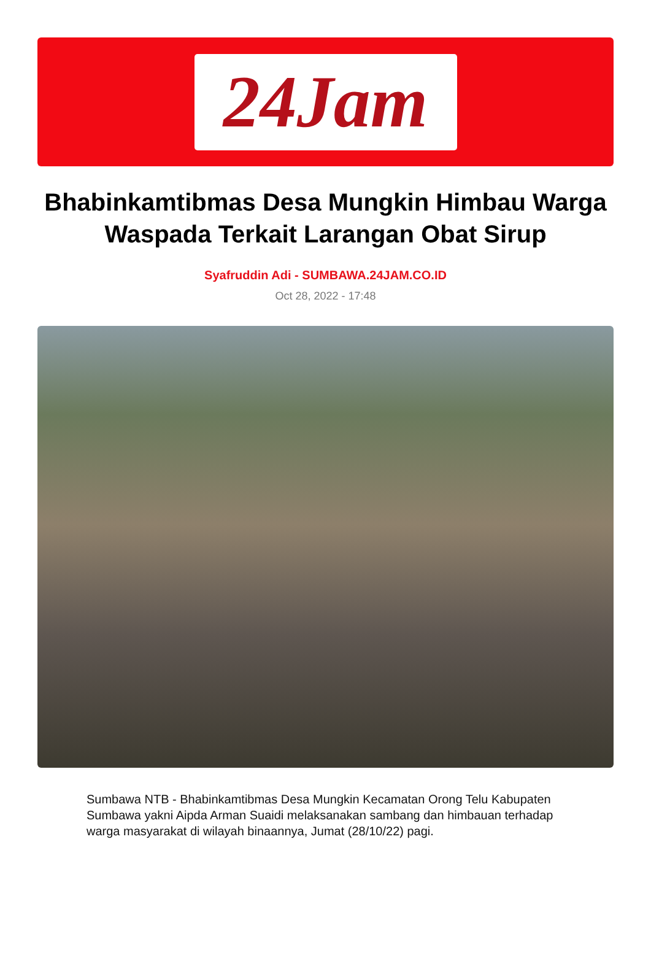24Jam
Bhabinkamtibmas Desa Mungkin Himbau Warga Waspada Terkait Larangan Obat Sirup
Syafruddin Adi - SUMBAWA.24JAM.CO.ID
Oct 28, 2022 - 17:48
Sumbawa NTB - Bhabinkamtibmas Desa Mungkin Kecamatan Orong Telu Kabupaten Sumbawa yakni Aipda Arman Suaidi melaksanakan sambang dan himbauan terhadap warga masyarakat di wilayah binaannya, Jumat (28/10/22) pagi.